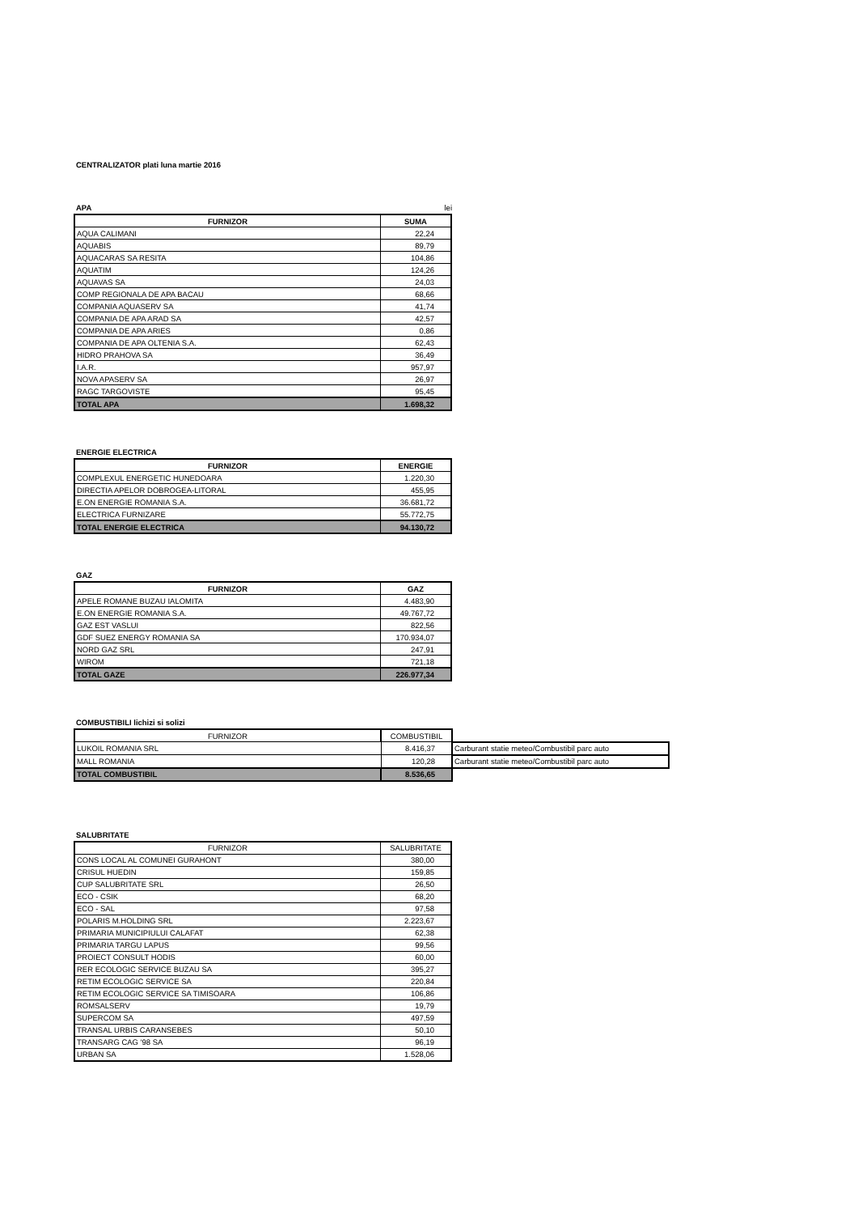CENTRALIZATOR plati luna martie 2016
APA lei
| FURNIZOR | SUMA |
| --- | --- |
| AQUA CALIMANI | 22,24 |
| AQUABIS | 89,79 |
| AQUACARAS SA RESITA | 104,86 |
| AQUATIM | 124,26 |
| AQUAVAS SA | 24,03 |
| COMP REGIONALA DE APA BACAU | 68,66 |
| COMPANIA AQUASERV SA | 41,74 |
| COMPANIA DE APA ARAD SA | 42,57 |
| COMPANIA DE APA ARIES | 0,86 |
| COMPANIA DE APA OLTENIA S.A. | 62,43 |
| HIDRO PRAHOVA SA | 36,49 |
| I.A.R. | 957,97 |
| NOVA APASERV SA | 26,97 |
| RAGC TARGOVISTE | 95,45 |
| TOTAL APA | 1.698,32 |
ENERGIE ELECTRICA
| FURNIZOR | ENERGIE |
| --- | --- |
| COMPLEXUL ENERGETIC HUNEDOARA | 1.220,30 |
| DIRECTIA APELOR DOBROGEA-LITORAL | 455,95 |
| E.ON ENERGIE ROMANIA S.A. | 36.681,72 |
| ELECTRICA FURNIZARE | 55.772,75 |
| TOTAL ENERGIE ELECTRICA | 94.130,72 |
GAZ
| FURNIZOR | GAZ |
| --- | --- |
| APELE ROMANE BUZAU IALOMITA | 4.483,90 |
| E.ON ENERGIE ROMANIA S.A. | 49.767,72 |
| GAZ EST VASLUI | 822,56 |
| GDF SUEZ ENERGY ROMANIA SA | 170.934,07 |
| NORD GAZ SRL | 247,91 |
| WIROM | 721,18 |
| TOTAL GAZE | 226.977,34 |
COMBUSTIBILI lichizi si solizi
| FURNIZOR | COMBUSTIBIL | |
| LUKOIL ROMANIA SRL | 8.416,37 | Carburant statie meteo/Combustibil parc auto |
| MALL ROMANIA | 120,28 | Carburant statie meteo/Combustibil parc auto |
| TOTAL COMBUSTIBIL | 8.536,65 | |
SALUBRITATE
| FURNIZOR | SALUBRITATE |
| --- | --- |
| CONS LOCAL AL COMUNEI GURAHONT | 380,00 |
| CRISUL HUEDIN | 159,85 |
| CUP SALUBRITATE SRL | 26,50 |
| ECO - CSIK | 68,20 |
| ECO - SAL | 97,58 |
| POLARIS M.HOLDING SRL | 2.223,67 |
| PRIMARIA MUNICIPIULUI CALAFAT | 62,38 |
| PRIMARIA TARGU LAPUS | 99,56 |
| PROIECT CONSULT HODIS | 60,00 |
| RER ECOLOGIC SERVICE BUZAU SA | 395,27 |
| RETIM ECOLOGIC SERVICE SA | 220,84 |
| RETIM ECOLOGIC SERVICE SA TIMISOARA | 106,86 |
| ROMSALSERV | 19,79 |
| SUPERCOM SA | 497,59 |
| TRANSAL URBIS CARANSEBES | 50,10 |
| TRANSARG CAG '98 SA | 96,19 |
| URBAN SA | 1.528,06 |